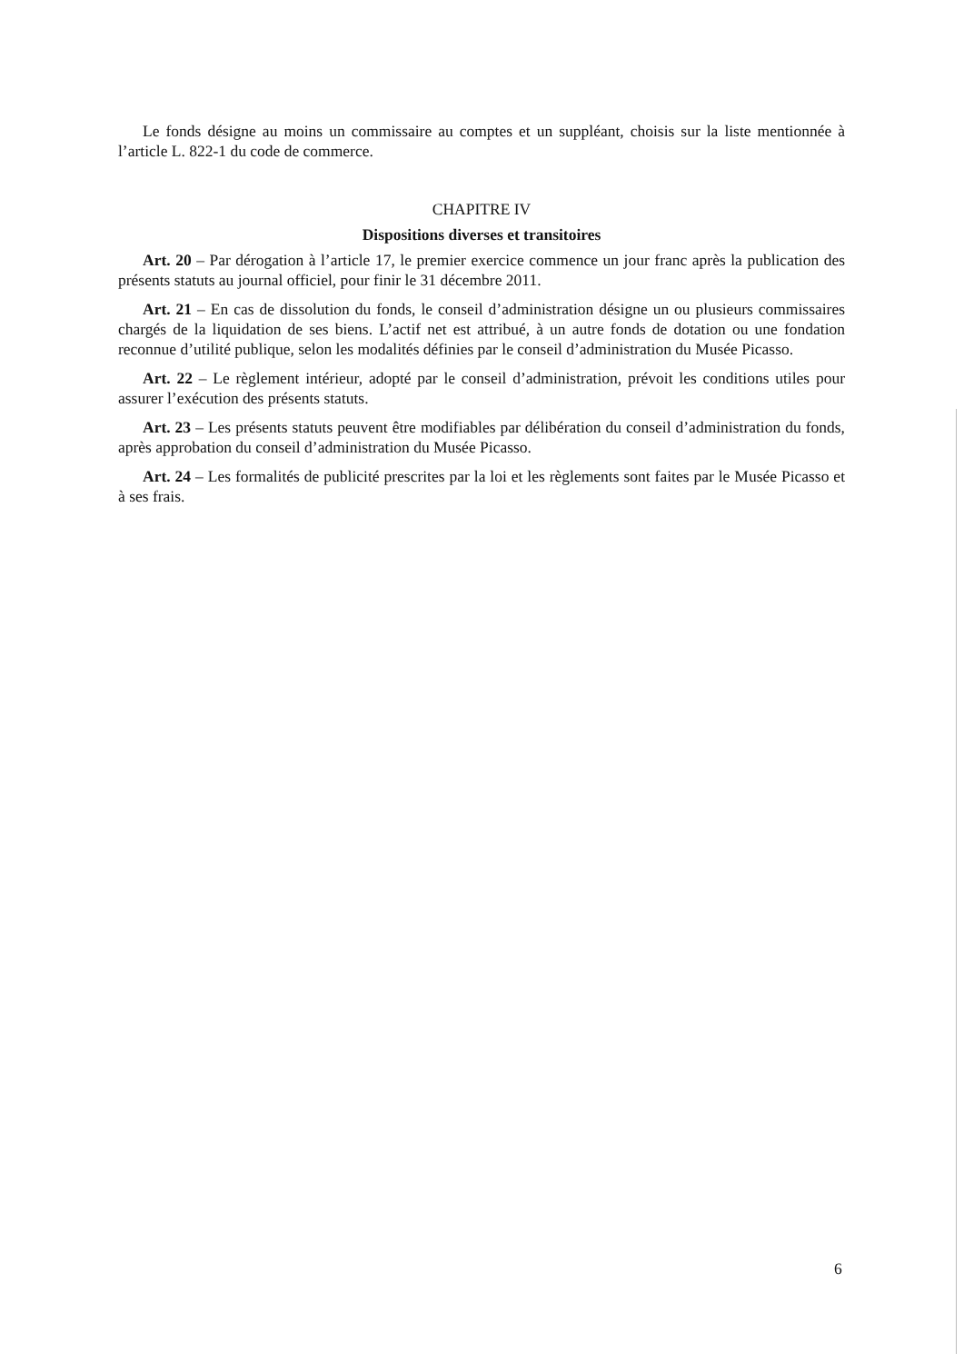Le fonds désigne au moins un commissaire au comptes et un suppléant, choisis sur la liste mentionnée à l’article L. 822-1 du code de commerce.
CHAPITRE IV
Dispositions diverses et transitoires
Art. 20 – Par dérogation à l’article 17, le premier exercice commence un jour franc après la publication des présents statuts au journal officiel, pour finir le 31 décembre 2011.
Art. 21 – En cas de dissolution du fonds, le conseil d’administration désigne un ou plusieurs commissaires chargés de la liquidation de ses biens. L’actif net est attribué, à un autre fonds de dotation ou une fondation reconnue d’utilité publique, selon les modalités définies par le conseil d’administration du Musée Picasso.
Art. 22 – Le règlement intérieur, adopté par le conseil d’administration, prévoit les conditions utiles pour assurer l’exécution des présents statuts.
Art. 23 – Les présents statuts peuvent être modifiables par délibération du conseil d’administration du fonds, après approbation du conseil d’administration du Musée Picasso.
Art. 24 – Les formalités de publicité prescrites par la loi et les règlements sont faites par le Musée Picasso et à ses frais.
6